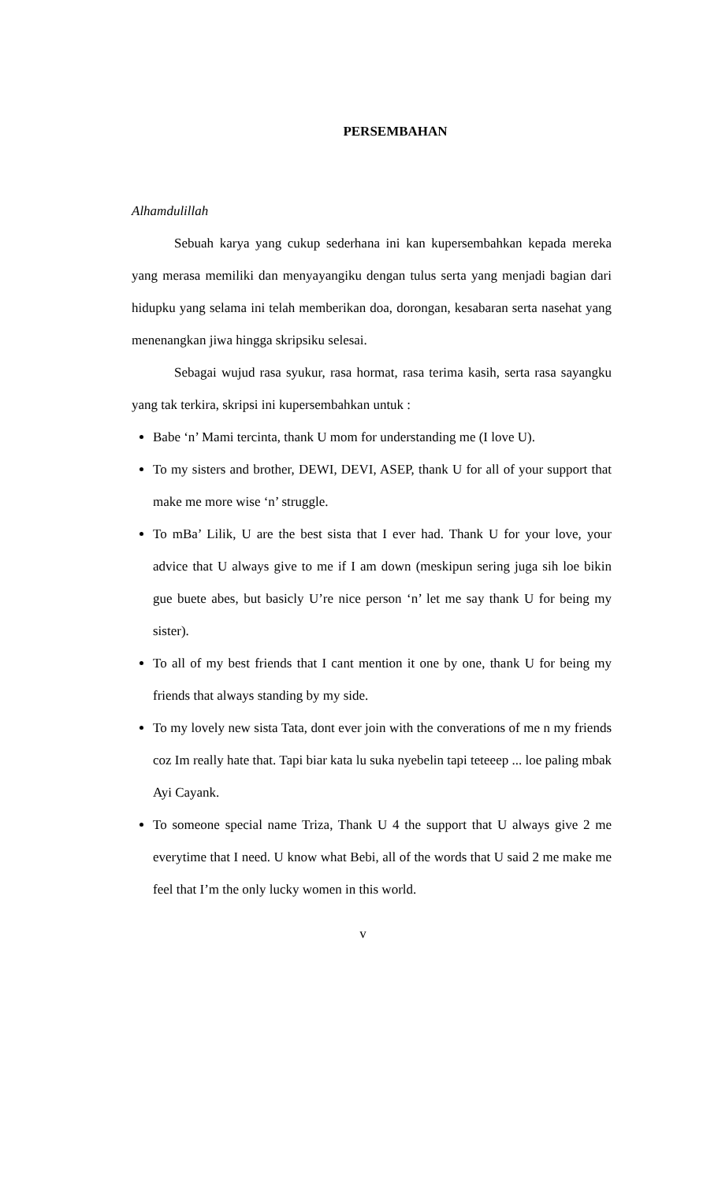PERSEMBAHAN
Alhamdulillah
Sebuah karya yang cukup sederhana ini kan kupersembahkan kepada mereka yang merasa memiliki dan menyayangiku dengan tulus serta yang menjadi bagian dari hidupku yang selama ini telah memberikan doa, dorongan, kesabaran serta nasehat yang menenangkan jiwa hingga skripsiku selesai.
Sebagai wujud rasa syukur, rasa hormat, rasa terima kasih, serta rasa sayangku yang tak terkira, skripsi ini kupersembahkan untuk :
Babe ‘n’ Mami tercinta, thank U mom for understanding me (I love U).
To my sisters and brother, DEWI, DEVI, ASEP, thank U for all of your support that make me more wise ‘n’ struggle.
To mBa’ Lilik, U are the best sista that I ever had. Thank U for your love, your advice that U always give to me if I am down (meskipun sering juga sih loe bikin gue buete abes, but basicly U’re nice person ‘n’ let me say thank U for being my sister).
To all of my best friends that I cant mention it one by one, thank U for being my friends that always standing by my side.
To my lovely new sista Tata, dont ever join with the converations of me n my friends coz Im really hate that. Tapi biar kata lu suka nyebelin tapi teteeep ... loe paling mbak Ayi Cayank.
To someone special name Triza, Thank U 4 the support that U always give 2 me everytime that I need. U know what Bebi, all of the words that U said 2 me make me feel that I’m the only lucky women in this world.
v